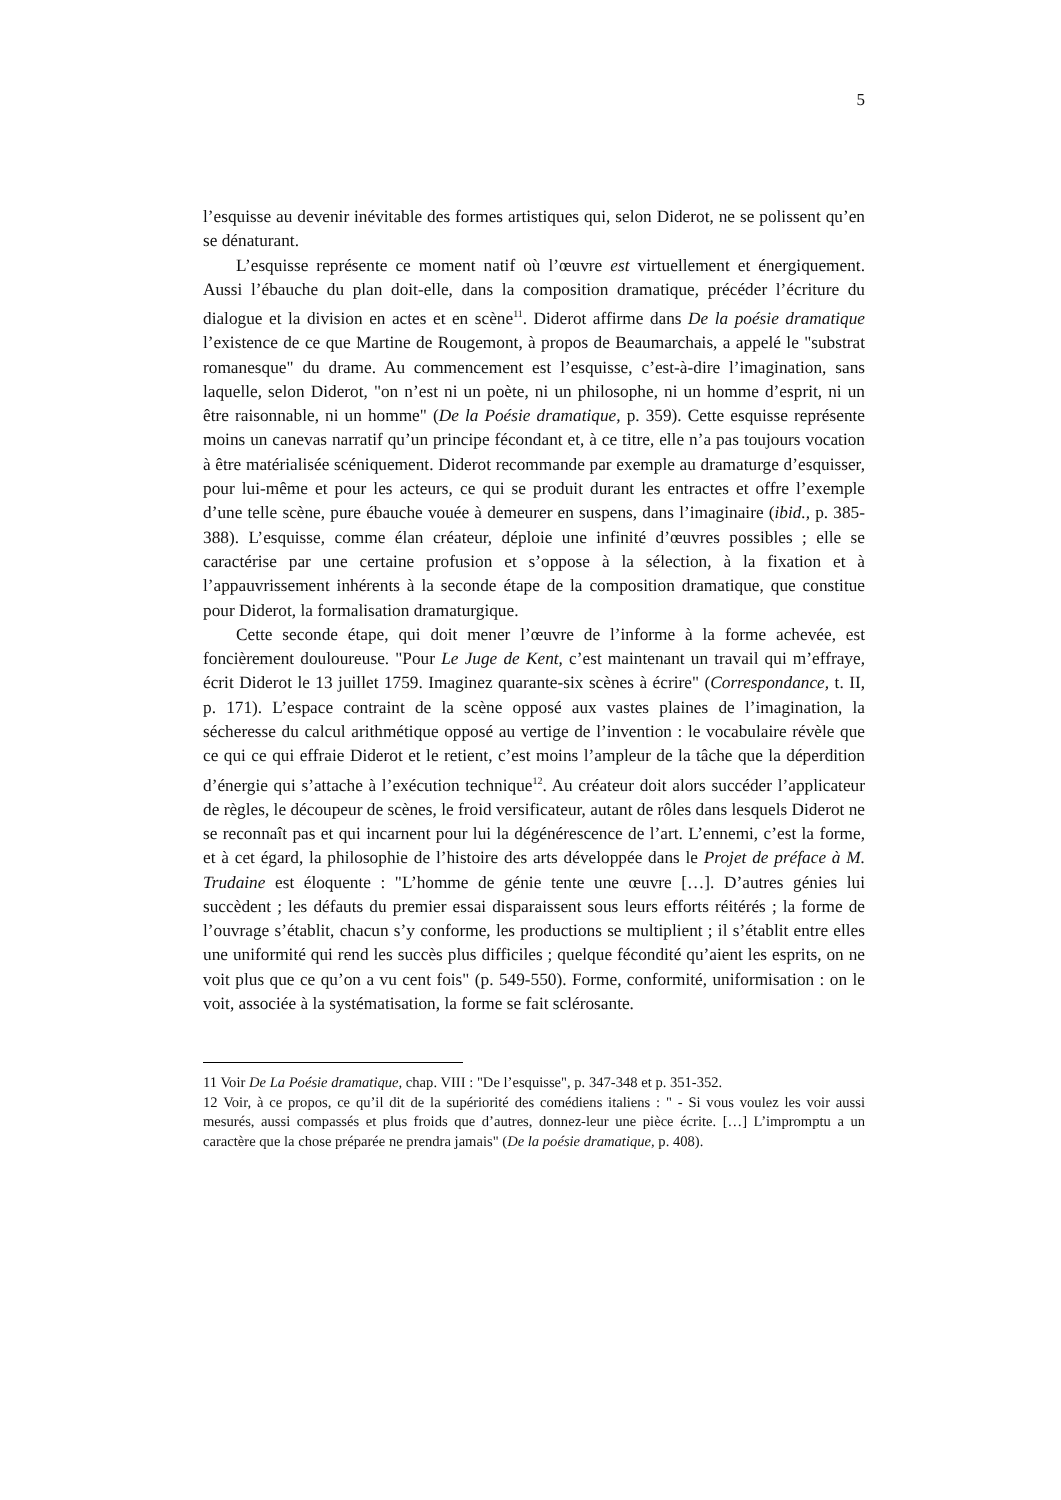5
l’esquisse au devenir inévitable des formes artistiques qui, selon Diderot, ne se polissent qu’en se dénaturant.
L’esquisse représente ce moment natif où l’œuvre est virtuellement et énergiquement. Aussi l’ébauche du plan doit-elle, dans la composition dramatique, précéder l’écriture du dialogue et la division en actes et en scène<sup>11</sup>. Diderot affirme dans De la poésie dramatique l’existence de ce que Martine de Rougemont, à propos de Beaumarchais, a appelé le "substrat romanesque" du drame. Au commencement est l’esquisse, c’est-à-dire l’imagination, sans laquelle, selon Diderot, "on n’est ni un poète, ni un philosophe, ni un homme d’esprit, ni un être raisonnable, ni un homme" (De la Poésie dramatique, p. 359). Cette esquisse représente moins un canevas narratif qu’un principe fécondant et, à ce titre, elle n’a pas toujours vocation à être matérialisée scéniquement. Diderot recommande par exemple au dramaturge d’esquisser, pour lui-même et pour les acteurs, ce qui se produit durant les entractes et offre l’exemple d’une telle scène, pure ébauche vouée à demeurer en suspens, dans l’imaginaire (ibid., p. 385-388). L’esquisse, comme élan créateur, déploie une infinité d’œuvres possibles ; elle se caractérise par une certaine profusion et s’oppose à la sélection, à la fixation et à l’appauvrissement inhérents à la seconde étape de la composition dramatique, que constitue pour Diderot, la formalisation dramaturgique.
Cette seconde étape, qui doit mener l’œuvre de l’informe à la forme achevée, est foncièrement douloureuse. "Pour Le Juge de Kent, c’est maintenant un travail qui m’effraye, écrit Diderot le 13 juillet 1759. Imaginez quarante-six scènes à écrire" (Correspondance, t. II, p. 171). L’espace contraint de la scène opposé aux vastes plaines de l’imagination, la sécheresse du calcul arithmétique opposé au vertige de l’invention : le vocabulaire révèle que ce qui ce qui effraie Diderot et le retient, c’est moins l’ampleur de la tâche que la déperdition d’énergie qui s’attache à l’exécution technique<sup>12</sup>. Au créateur doit alors succéder l’applicateur de règles, le découpeur de scènes, le froid versificateur, autant de rôles dans lesquels Diderot ne se reconnaît pas et qui incarnent pour lui la dégénérescence de l’art. L’ennemi, c’est la forme, et à cet égard, la philosophie de l’histoire des arts développée dans le Projet de préface à M. Trudaine est éloquente : "L’homme de génie tente une œuvre […]. D’autres génies lui succèdent ; les défauts du premier essai disparaissent sous leurs efforts réitérés ; la forme de l’ouvrage s’établit, chacun s’y conforme, les productions se multiplient ; il s’établit entre elles une uniformité qui rend les succès plus difficiles ; quelque fécondité qu’aient les esprits, on ne voit plus que ce qu’on a vu cent fois" (p. 549-550). Forme, conformité, uniformisation : on le voit, associée à la systématisation, la forme se fait sclérosante.
11 Voir De La Poésie dramatique, chap. VIII : "De l’esquisse", p. 347-348 et p. 351-352.
12 Voir, à ce propos, ce qu’il dit de la supériorité des comédiens italiens : " - Si vous voulez les voir aussi mesurés, aussi compassés et plus froids que d’autres, donnez-leur une pièce écrite. […] L’impromptu a un caractère que la chose préparée ne prendra jamais" (De la poésie dramatique, p. 408).